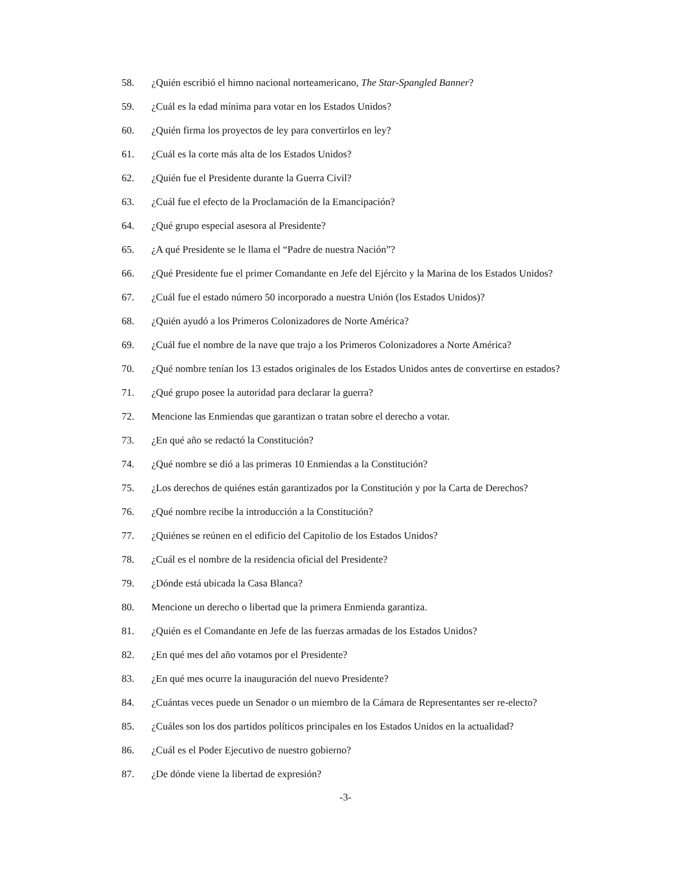58. ¿Quién escribió el himno nacional norteamericano, The Star-Spangled Banner?
59. ¿Cuál es la edad mínima para votar en los Estados Unidos?
60. ¿Quién firma los proyectos de ley para convertirlos en ley?
61. ¿Cuál es la corte más alta de los Estados Unidos?
62. ¿Quién fue el Presidente durante la Guerra Civil?
63. ¿Cuál fue el efecto de la Proclamación de la Emancipación?
64. ¿Qué grupo especial asesora al Presidente?
65. ¿A qué Presidente se le llama el “Padre de nuestra Nación”?
66. ¿Qué Presidente fue el primer Comandante en Jefe del Ejército y la Marina de los Estados Unidos?
67. ¿Cuál fue el estado número 50 incorporado a nuestra Unión (los Estados Unidos)?
68. ¿Quién ayudó a los Primeros Colonizadores de Norte América?
69. ¿Cuál fue el nombre de la nave que trajo a los Primeros Colonizadores a Norte América?
70. ¿Qué nombre tenían los 13 estados originales de los Estados Unidos antes de convertirse en estados?
71. ¿Qué grupo posee la autoridad para declarar la guerra?
72. Mencione las Enmiendas que garantizan o tratan sobre el derecho a votar.
73. ¿En qué año se redactó la Constitución?
74. ¿Qué nombre se dió a las primeras 10 Enmiendas a la Constitución?
75. ¿Los derechos de quiénes están garantizados por la Constitución y por la Carta de Derechos?
76. ¿Qué nombre recibe la introducción a la Constitución?
77. ¿Quiénes se reúnen en el edificio del Capitolio de los Estados Unidos?
78. ¿Cuál es el nombre de la residencia oficial del Presidente?
79. ¿Dónde está ubicada la Casa Blanca?
80. Mencione un derecho o libertad que la primera Enmienda garantiza.
81. ¿Quién es el Comandante en Jefe de las fuerzas armadas de los Estados Unidos?
82. ¿En qué mes del año votamos por el Presidente?
83. ¿En qué mes ocurre la inauguración del nuevo Presidente?
84. ¿Cuántas veces puede un Senador o un miembro de la Cámara de Representantes ser re-electo?
85. ¿Cuáles son los dos partidos políticos principales en los Estados Unidos en la actualidad?
86. ¿Cuál es el Poder Ejecutivo de nuestro gobierno?
87. ¿De dónde viene la libertad de expresión?
-3-